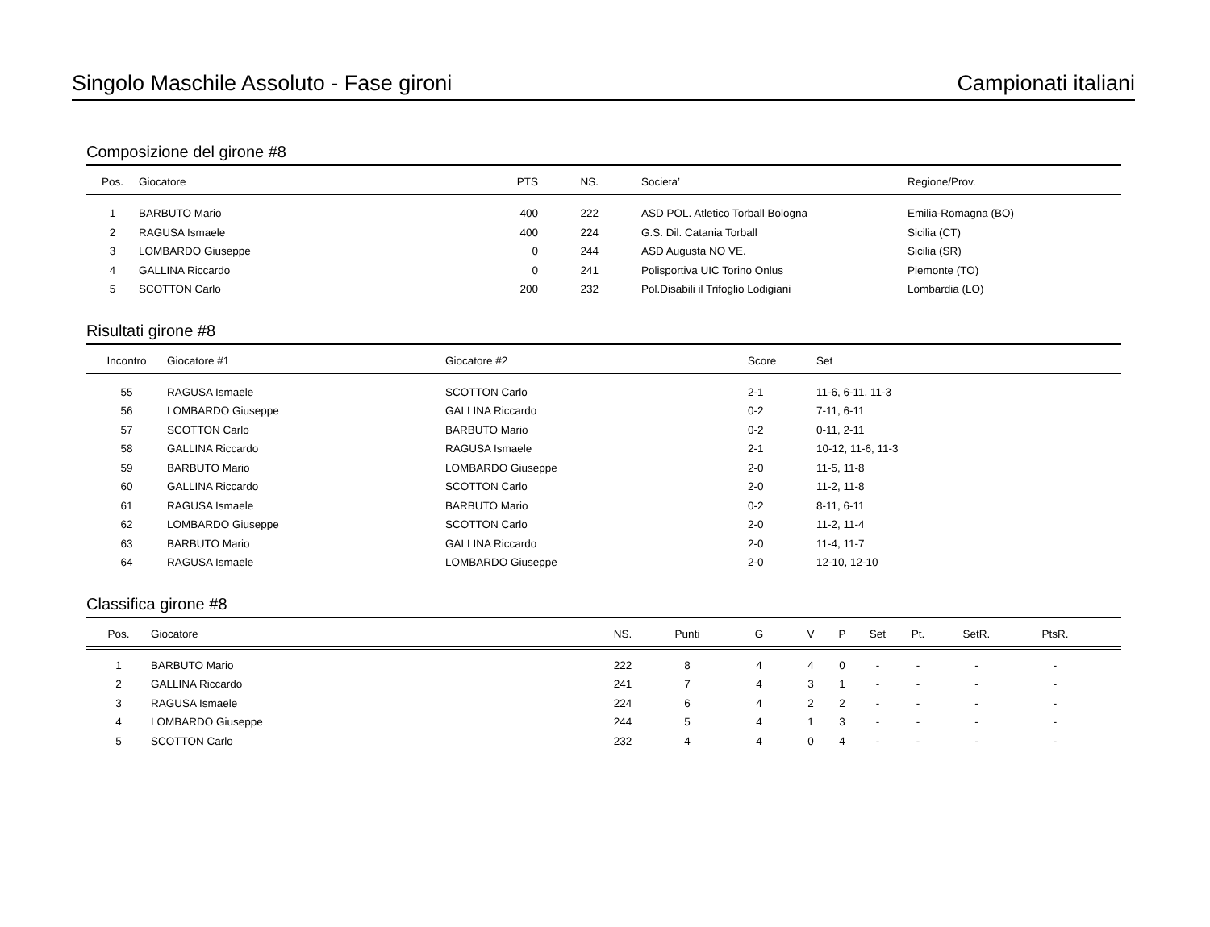Singolo Maschile Assoluto - Fase gironi Campionati italiani
Composizione del girone #8
| Pos. | Giocatore | PTS | NS. | Societa’ | Regione/Prov. |
| --- | --- | --- | --- | --- | --- |
| 1 | BARBUTO Mario | 400 | 222 | ASD POL. Atletico Torball Bologna | Emilia-Romagna (BO) |
| 2 | RAGUSA Ismaele | 400 | 224 | G.S. Dil. Catania Torball | Sicilia (CT) |
| 3 | LOMBARDO Giuseppe | 0 | 244 | ASD Augusta NO VE. | Sicilia (SR) |
| 4 | GALLINA Riccardo | 0 | 241 | Polisportiva UIC Torino Onlus | Piemonte (TO) |
| 5 | SCOTTON Carlo | 200 | 232 | Pol.Disabili il Trifoglio Lodigiani | Lombardia (LO) |
Risultati girone #8
| Incontro | Giocatore #1 | Giocatore #2 | Score | Set |
| --- | --- | --- | --- | --- |
| 55 | RAGUSA Ismaele | SCOTTON Carlo | 2-1 | 11-6, 6-11, 11-3 |
| 56 | LOMBARDO Giuseppe | GALLINA Riccardo | 0-2 | 7-11, 6-11 |
| 57 | SCOTTON Carlo | BARBUTO Mario | 0-2 | 0-11, 2-11 |
| 58 | GALLINA Riccardo | RAGUSA Ismaele | 2-1 | 10-12, 11-6, 11-3 |
| 59 | BARBUTO Mario | LOMBARDO Giuseppe | 2-0 | 11-5, 11-8 |
| 60 | GALLINA Riccardo | SCOTTON Carlo | 2-0 | 11-2, 11-8 |
| 61 | RAGUSA Ismaele | BARBUTO Mario | 0-2 | 8-11, 6-11 |
| 62 | LOMBARDO Giuseppe | SCOTTON Carlo | 2-0 | 11-2, 11-4 |
| 63 | BARBUTO Mario | GALLINA Riccardo | 2-0 | 11-4, 11-7 |
| 64 | RAGUSA Ismaele | LOMBARDO Giuseppe | 2-0 | 12-10, 12-10 |
Classifica girone #8
| Pos. | Giocatore | NS. | Punti | G | V | P | Set | Pt. | SetR. | PtsR. | |
| --- | --- | --- | --- | --- | --- | --- | --- | --- | --- | --- | --- |
| 1 | BARBUTO Mario | 222 | 8 | 4 | 4 | 0 | - | - | - | - | |
| 2 | GALLINA Riccardo | 241 | 7 | 4 | 3 | 1 | - | - | - | - | |
| 3 | RAGUSA Ismaele | 224 | 6 | 4 | 2 | 2 | - | - | - | - | |
| 4 | LOMBARDO Giuseppe | 244 | 5 | 4 | 1 | 3 | - | - | - | - | |
| 5 | SCOTTON Carlo | 232 | 4 | 4 | 0 | 4 | - | - | - | - | |